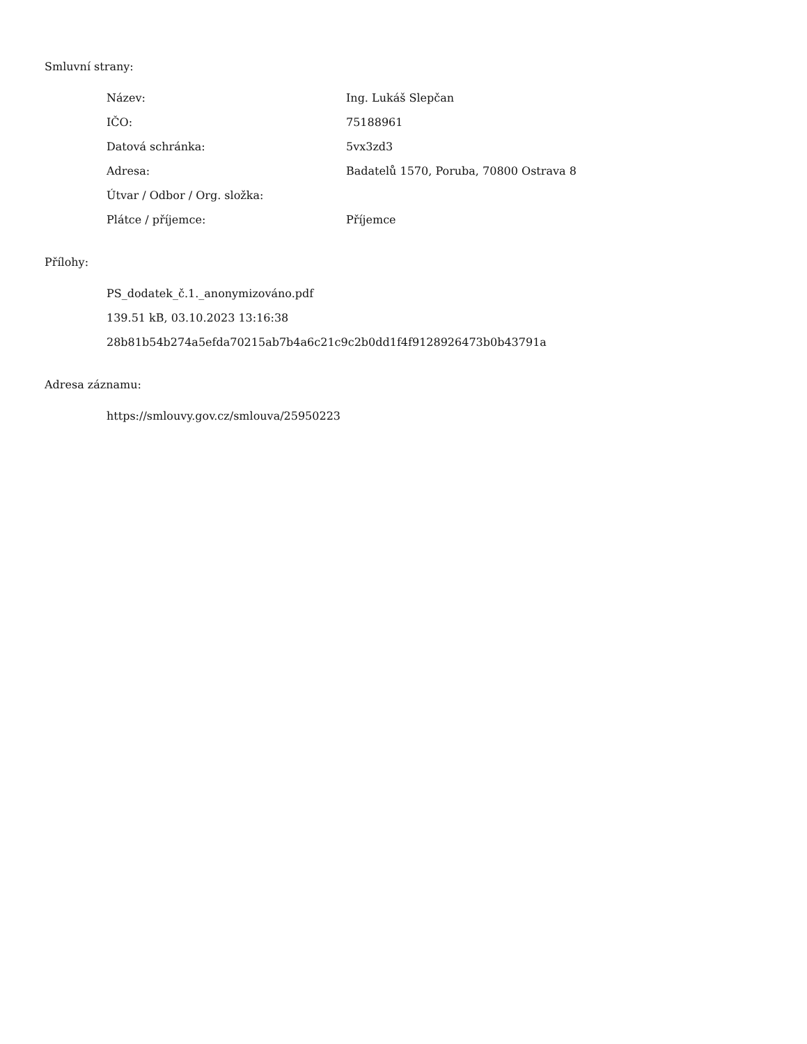Smluvní strany:
| Název: | Ing. Lukáš Slepčan |
| IČO: | 75188961 |
| Datová schránka: | 5vx3zd3 |
| Adresa: | Badatelů 1570, Poruba, 70800 Ostrava 8 |
| Útvar / Odbor / Org. složka: | |
| Plátce / příjemce: | Příjemce |
Přílohy:
PS_dodatek_č.1._anonymizováno.pdf
139.51 kB, 03.10.2023 13:16:38
28b81b54b274a5efda70215ab7b4a6c21c9c2b0dd1f4f9128926473b0b43791a
Adresa záznamu:
https://smlouvy.gov.cz/smlouva/25950223